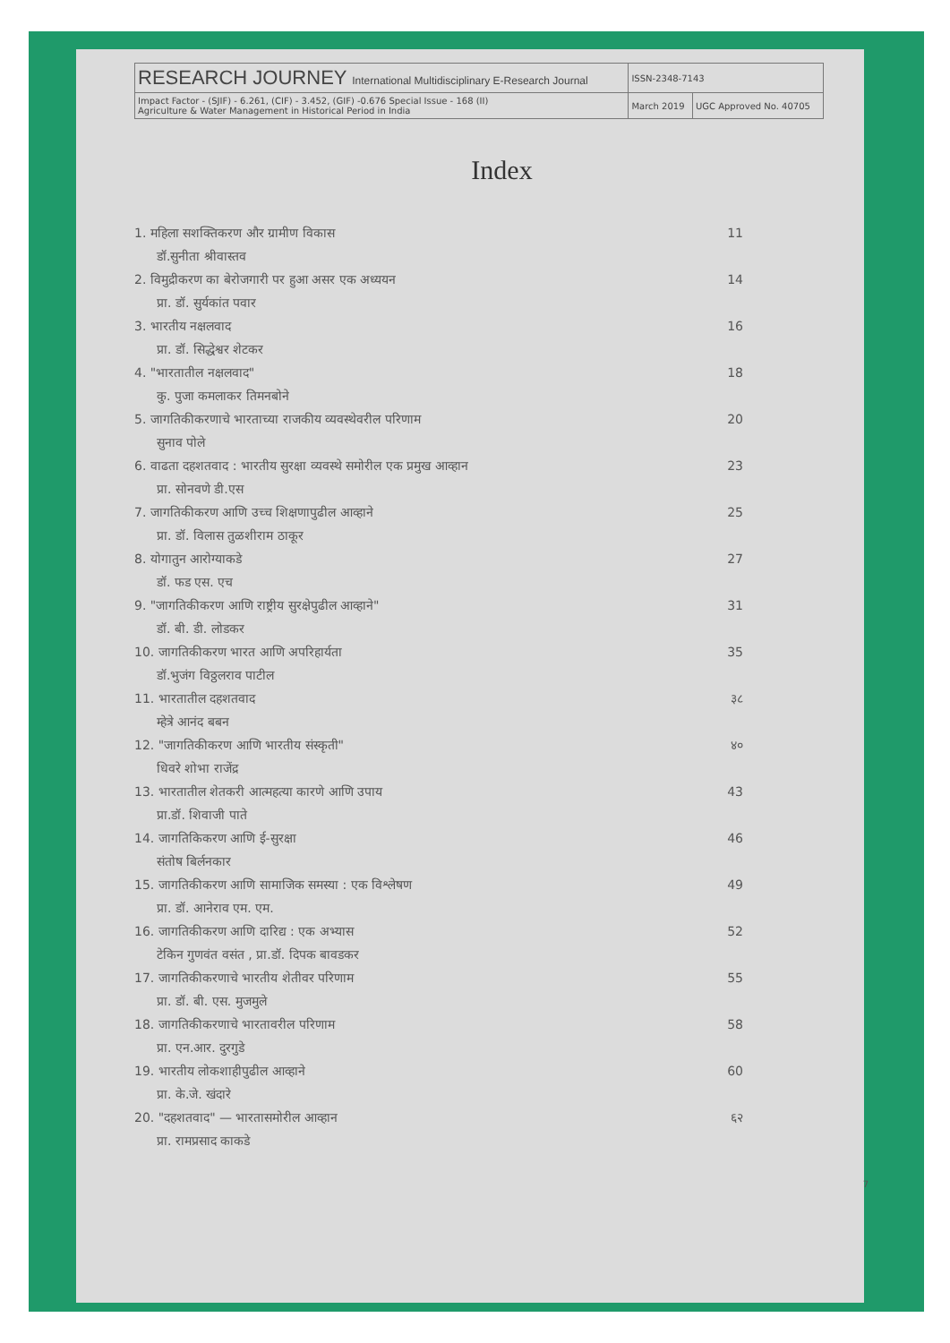| RESEARCH JOURNEY International Multidisciplinary E-Research Journal | ISSN-2348-7143 | |
| Impact Factor - (SJIF) - 6.261, (CIF) - 3.452, (GIF) -0.676 Special Issue - 168 (II) Agriculture & Water Management in Historical Period in India | March 2019 | UGC Approved No. 40705 |
Index
1. महिला सशक्तिकरण और ग्रामीण विकास
डॉ.सुनीता श्रीवास्तव 11
2. विमुद्रीकरण का बेरोजगारी पर हुआ असर एक अध्ययन
प्रा. डॉ. सुर्यकांत पवार 14
3. भारतीय नक्षलवाद
प्रा. डॉ. सिद्धेश्वर शेटकर 16
4. "भारतातील नक्षलवाद"
कु. पुजा कमलाकर तिमनबोने 18
5. जागतिकीकरणाचे भारताच्या राजकीय व्यवस्थेवरील परिणाम
सुनाव पोले 20
6. वाढता दहशतवाद : भारतीय सुरक्षा व्यवस्थे समोरील एक प्रमुख आव्हान
प्रा. सोनवणे डी.एस 23
7. जागतिकीकरण आणि उच्च शिक्षणापुढील आव्हाने
प्रा. डॉ. विलास तुळशीराम ठाकूर 25
8. योगातुन आरोग्याकडे
डॉ. फड एस. एच 27
9. "जागतिकीकरण आणि राष्ट्रीय सुरक्षेपुढील आव्हाने"
डॉ. बी. डी. लोडकर 31
10. जागतिकीकरण भारत आणि अपरिहार्यता
डॉ.भुजंग विठ्ठलराव पाटील 35
11. भारतातील दहशतवाद
म्हेत्रे आनंद बबन ३८
12. "जागतिकीकरण आणि भारतीय संस्कृती"
धिवरे शोभा राजेंद्र ४०
13. भारतातील शेतकरी आत्महत्या कारणे आणि उपाय
प्रा.डॉ. शिवाजी पाते 43
14. जागतिकिकरण आणि ई-सुरक्षा
संतोष बिर्लनकार 46
15. जागतिकीकरण आणि सामाजिक समस्या : एक विश्लेषण
प्रा. डॉ. आनेराव एम. एम. 49
16. जागतिकीकरण आणि दारिद्य : एक अभ्यास
टेकिन गुणवंत वसंत , प्रा.डॉ. दिपक बावडकर 52
17. जागतिकीकरणाचे भारतीय शेतीवर परिणाम
प्रा. डॉ. बी. एस. मुजमुले 55
18. जागतिकीकरणाचे भारतावरील परिणाम
प्रा. एन.आर. दुरगुडे 58
19. भारतीय लोकशाहीपुढील आव्हाने
प्रा. के.जे. खंदारे 60
20. "दहशतवाद" — भारतासमोरील आव्हान
प्रा. रामप्रसाद काकडे ६२
7